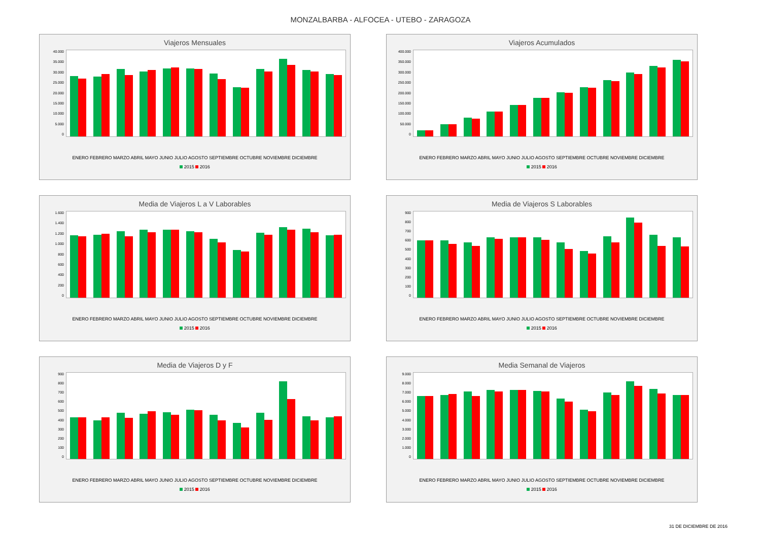MONZALBARBA - ALFOCEA - UTEBO - ZARAGOZA
Viajeros Mensuales
40.000
35.000
30.000
25.000
20.000
15.000
10.000
5.000
0
ENERO FEBRERO MARZO ABRIL MAYO JUNIO JULIO AGOSTO SEPTIEMBRE OCTUBRE NOVIEMBRE DICIEMBRE
2015 2016
Viajeros Acumulados
400.000
350.000
300.000
250.000
200.000
150.000
100.000
50.000
0
ENERO FEBRERO MARZO ABRIL MAYO JUNIO JULIO AGOSTO SEPTIEMBRE OCTUBRE NOVIEMBRE DICIEMBRE
2015 2016
Media de Viajeros L a V Laborables
1.600
1.400
1.200
1.000
800
600
400
200
0
ENERO FEBRERO MARZO ABRIL MAYO JUNIO JULIO AGOSTO SEPTIEMBRE OCTUBRE NOVIEMBRE DICIEMBRE
2015 2016
Media de Viajeros S Laborables
900
800
700
600
500
400
300
200
100
0
ENERO FEBRERO MARZO ABRIL MAYO JUNIO JULIO AGOSTO SEPTIEMBRE OCTUBRE NOVIEMBRE DICIEMBRE
2015 2016
Media de Viajeros D y F
900
800
700
600
500
400
300
200
100
0
ENERO FEBRERO MARZO ABRIL MAYO JUNIO JULIO AGOSTO SEPTIEMBRE OCTUBRE NOVIEMBRE DICIEMBRE
2015 2016
Media Semanal de Viajeros
9.000
8.000
7.000
6.000
5.000
4.000
3.000
2.000
1.000
0
ENERO FEBRERO MARZO ABRIL MAYO JUNIO JULIO AGOSTO SEPTIEMBRE OCTUBRE NOVIEMBRE DICIEMBRE
2015 2016
31 DE DICIEMBRE DE 2016